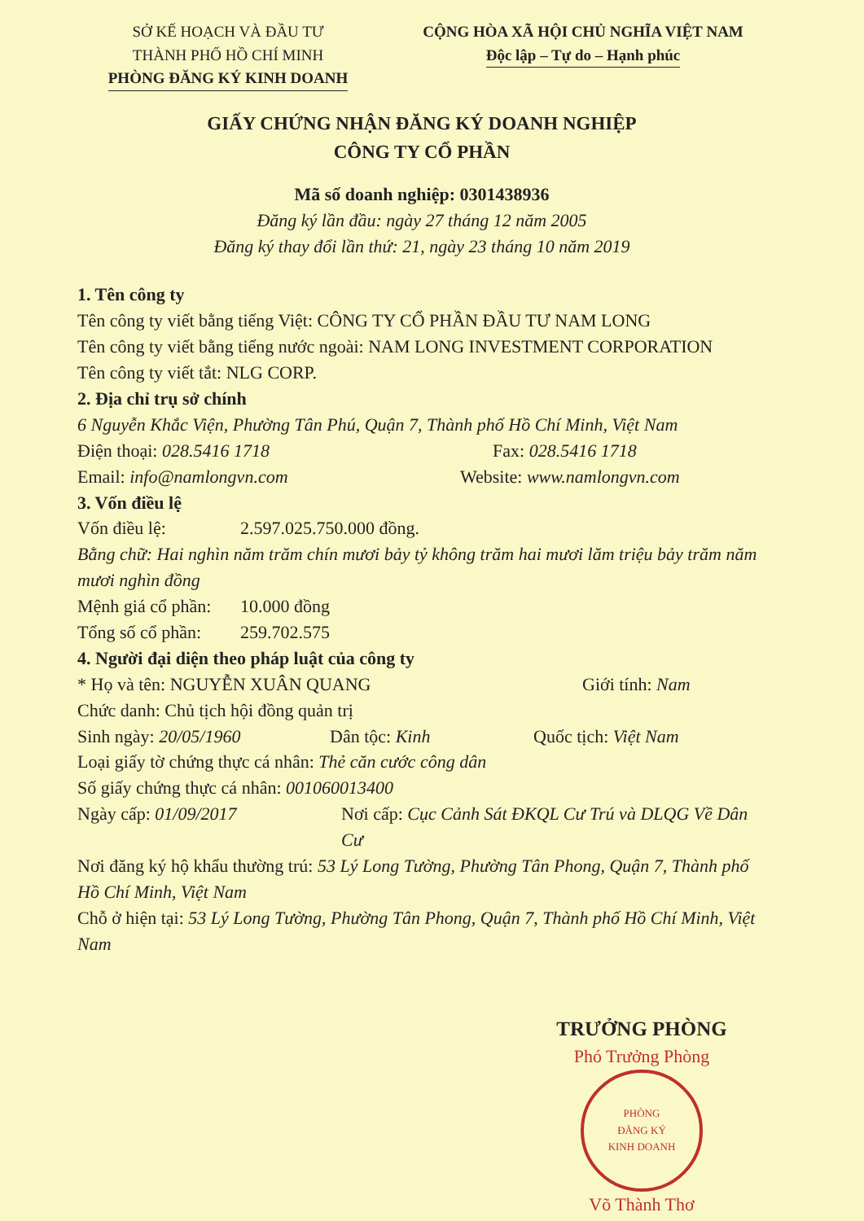SỞ KẾ HOẠCH VÀ ĐẦU TƯ
THÀNH PHỐ HỒ CHÍ MINH
PHÒNG ĐĂNG KÝ KINH DOANH
CỘNG HÒA XÃ HỘI CHỦ NGHĨA VIỆT NAM
Độc lập – Tự do – Hạnh phúc
GIẤY CHỨNG NHẬN ĐĂNG KÝ DOANH NGHIỆP
CÔNG TY CỔ PHẦN
Mã số doanh nghiệp: 0301438936
Đăng ký lần đầu: ngày 27 tháng 12 năm 2005
Đăng ký thay đổi lần thứ: 21, ngày 23 tháng 10 năm 2019
1. Tên công ty
Tên công ty viết bằng tiếng Việt: CÔNG TY CỔ PHẦN ĐẦU TƯ NAM LONG
Tên công ty viết bằng tiếng nước ngoài: NAM LONG INVESTMENT CORPORATION
Tên công ty viết tắt: NLG CORP.
2. Địa chỉ trụ sở chính
6 Nguyễn Khắc Viện, Phường Tân Phú, Quận 7, Thành phố Hồ Chí Minh, Việt Nam
Điện thoại: 028.5416 1718 Fax: 028.5416 1718
Email: info@namlongvn.com Website: www.namlongvn.com
3. Vốn điều lệ
Vốn điều lệ: 2.597.025.750.000 đồng.
Bằng chữ: Hai nghìn năm trăm chín mươi bảy tỷ không trăm hai mươi lăm triệu bảy trăm năm mươi nghìn đồng
Mệnh giá cổ phần: 10.000 đồng
Tổng số cổ phần: 259.702.575
4. Người đại diện theo pháp luật của công ty
* Họ và tên: NGUYỄN XUÂN QUANG Giới tính: Nam
Chức danh: Chủ tịch hội đồng quản trị
Sinh ngày: 20/05/1960 Dân tộc: Kinh Quốc tịch: Việt Nam
Loại giấy tờ chứng thực cá nhân: Thẻ căn cước công dân
Số giấy chứng thực cá nhân: 001060013400
Ngày cấp: 01/09/2017 Nơi cấp: Cục Cảnh Sát ĐKQL Cư Trú và DLQG Về Dân Cư
Nơi đăng ký hộ khẩu thường trú: 53 Lý Long Tường, Phường Tân Phong, Quận 7, Thành phố Hồ Chí Minh, Việt Nam
Chỗ ở hiện tại: 53 Lý Long Tường, Phường Tân Phong, Quận 7, Thành phố Hồ Chí Minh, Việt Nam
TRƯỞNG PHÒNG
Phó Trưởng Phòng
PHÒNG
ĐĂNG KÝ
KINH DOANH
Võ Thành Thơ